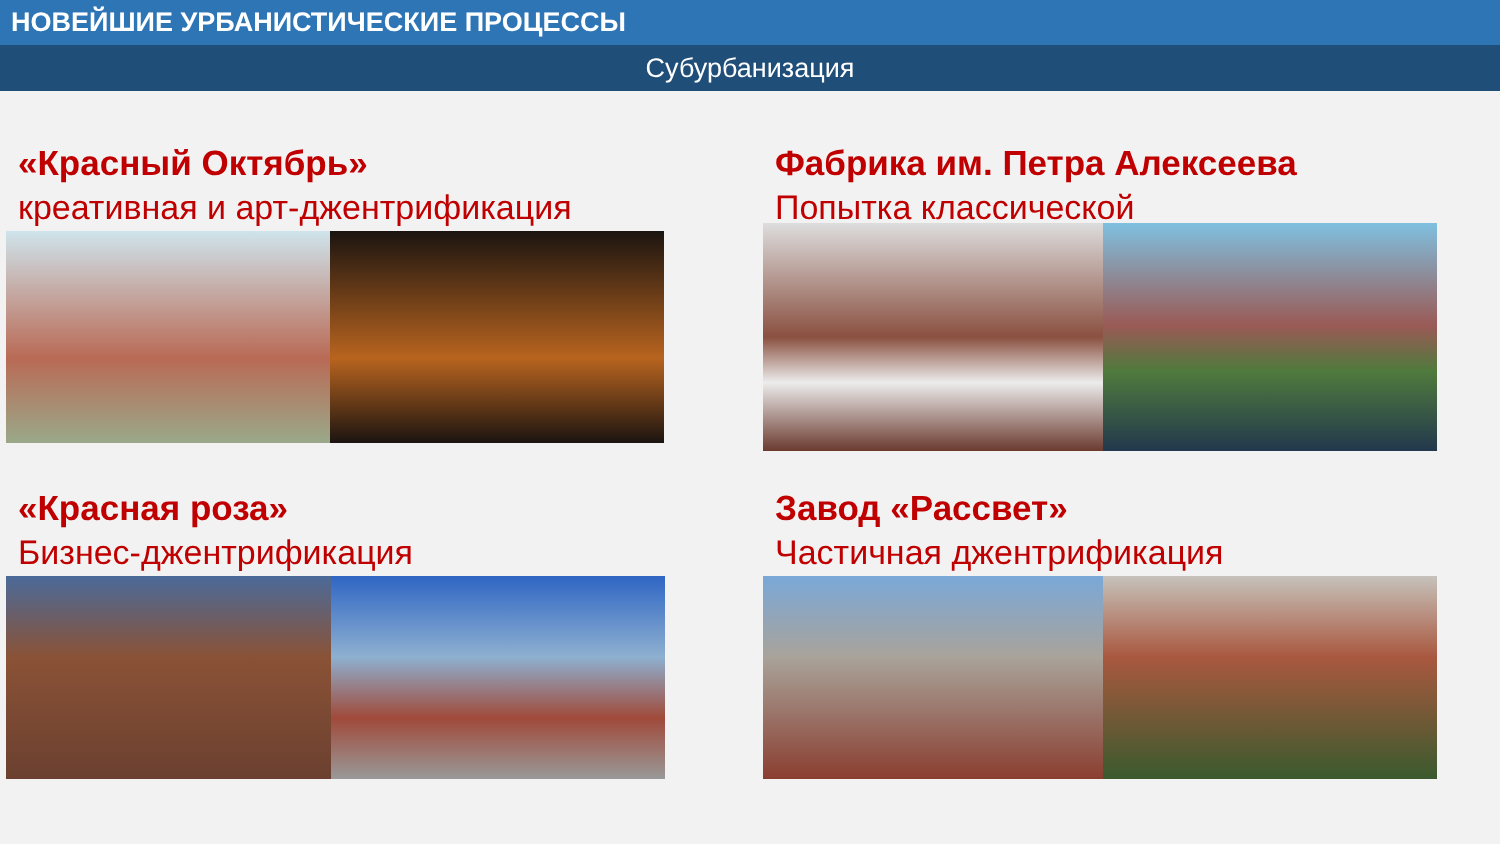НОВЕЙШИЕ УРБАНИСТИЧЕСКИЕ ПРОЦЕССЫ
Субурбанизация
«Красный Октябрь»
креативная и арт-джентрификация
Фабрика им. Петра Алексеева
Попытка классической
«Красная роза»
Бизнес-джентрификация
Завод «Рассвет»
Частичная джентрификация